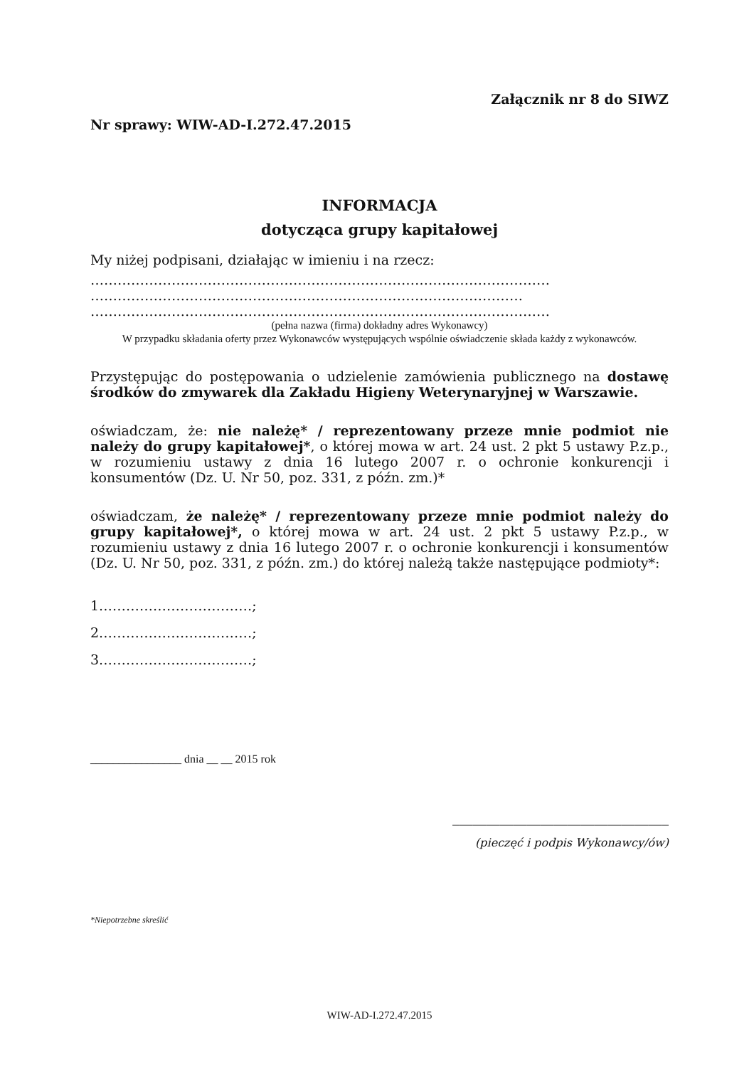Załącznik nr 8 do SIWZ
Nr sprawy: WIW-AD-I.272.47.2015
INFORMACJA
dotycząca grupy kapitałowej
My niżej podpisani, działając w imieniu i na rzecz:
…………………………………………………………………………………………
……………………………………………………………………………………
…………………………………………………………………………………………
(pełna nazwa (firma) dokładny adres Wykonawcy)
W przypadku składania oferty przez Wykonawców występujących wspólnie oświadczenie składa każdy z wykonawców.
Przystępując do postępowania o udzielenie zamówienia publicznego na dostawę środków do zmywarek dla Zakładu Higieny Weterynaryjnej w Warszawie.
oświadczam, że: nie należę* / reprezentowany przeze mnie podmiot nie należy do grupy kapitałowej*, o której mowa w art. 24 ust. 2 pkt 5 ustawy P.z.p., w rozumieniu ustawy z dnia 16 lutego 2007 r. o ochronie konkurencji i konsumentów (Dz. U. Nr 50, poz. 331, z późn. zm.)*
oświadczam, że należę* / reprezentowany przeze mnie podmiot należy do grupy kapitałowej*, o której mowa w art. 24 ust. 2 pkt 5 ustawy P.z.p., w rozumieniu ustawy z dnia 16 lutego 2007 r. o ochronie konkurencji i konsumentów (Dz. U. Nr 50, poz. 331, z późn. zm.) do której należą także następujące podmioty*:
1.……………………………;
2.……………………………;
3.……………………………;
________________ dnia __ __ 2015 rok
________________________________
(pieczęć i podpis Wykonawcy/ów)
*Niepotrzebne skreślić
WIW-AD-I.272.47.2015